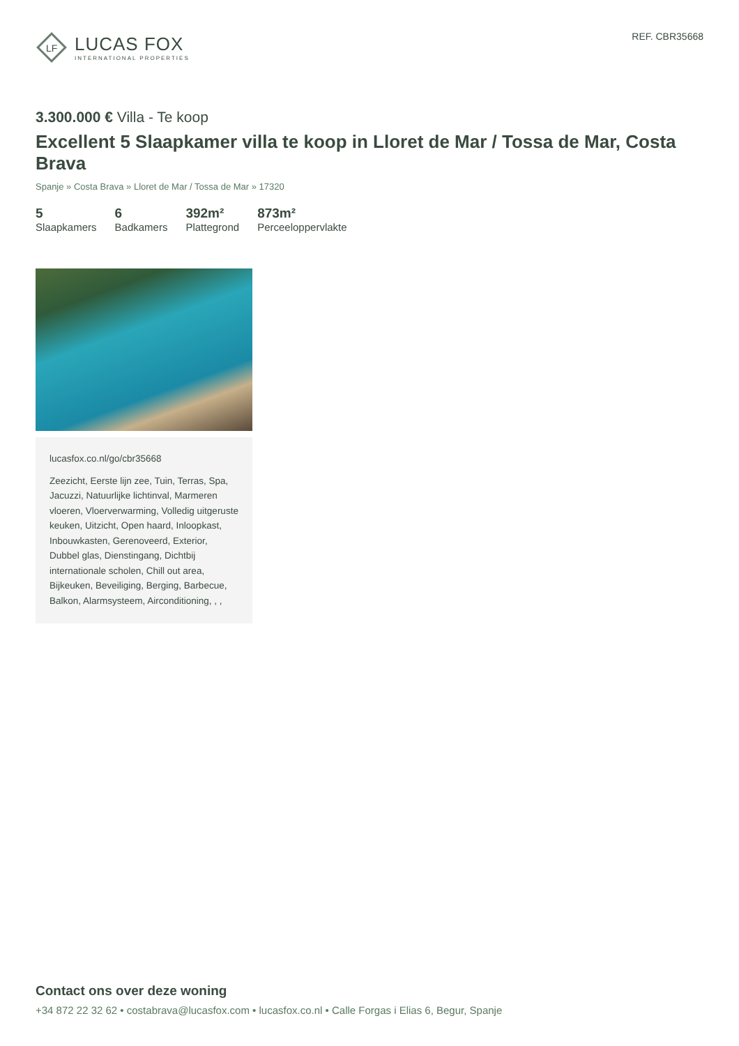LF
LUCAS FOX
INTERNATIONAL PROPERTIES
REF. CBR35668
3.300.000 € Villa - Te koop
Excellent 5 Slaapkamer villa te koop in Lloret de Mar / Tossa de Mar, Costa Brava
Spanje » Costa Brava » Lloret de Mar / Tossa de Mar » 17320
5
Slaapkamers
6
Badkamers
392m²
Plattegrond
873m²
Perceeloppervlakte
lucasfox.co.nl/go/cbr35668
Zeezicht, Eerste lijn zee, Tuin, Terras, Spa, Jacuzzi, Natuurlijke lichtinval, Marmeren vloeren, Vloerverwarming, Volledig uitgeruste keuken, Uitzicht, Open haard, Inloopkast, Inbouwkasten, Gerenoveerd, Exterior, Dubbel glas, Dienstingang, Dichtbij internationale scholen, Chill out area, Bijkeuken, Beveiliging, Berging, Barbecue, Balkon, Alarmsysteem, Airconditioning, , ,
Contact ons over deze woning
+34 872 22 32 62 • costabrava@lucasfox.com • lucasfox.co.nl • Calle Forgas i Elias 6, Begur, Spanje